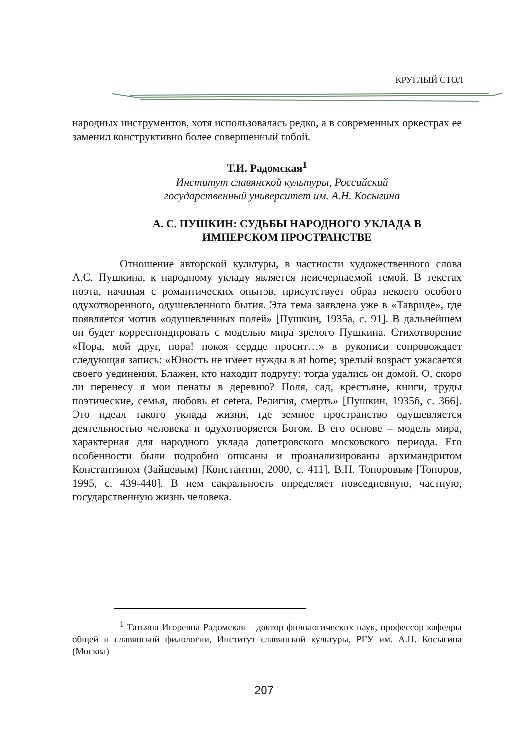КРУГЛЫЙ СТОЛ
народных инструментов, хотя использовалась редко, а в современных оркестрах ее заменил конструктивно более совершенный гобой.
Т.И. Радомская<sup>1</sup>
Институт славянской культуры, Российский
государственный университет им. А.Н. Косыгина
А. С. ПУШКИН: СУДЬБЫ НАРОДНОГО УКЛАДА В
ИМПЕРСКОМ ПРОСТРАНСТВЕ
Отношение авторской культуры, в частности художественного слова А.С. Пушкина, к народному укладу является неисчерпаемой темой. В текстах поэта, начиная с романтических опытов, присутствует образ некоего особого одухотворенного, одушевленного бытия. Эта тема заявлена уже в «Тавриде», где появляется мотив «одушевленных полей» [Пушкин, 1935а, с. 91]. В дальнейшем он будет корреспондировать с моделью мира зрелого Пушкина. Стихотворение «Пора, мой друг, пора! покоя сердце просит…» в рукописи сопровождает следующая запись: «Юность не имеет нужды в at home; зрелый возраст ужасается своего уединения. Блажен, кто находит подругу: тогда удались он домой. О, скоро ли перенесу я мои пенаты в деревню? Поля, сад, крестьяне, книги, труды поэтические, семья, любовь et cetera. Религия, смерть» [Пушкин, 1935б, с. 366]. Это идеал такого уклада жизни, где земное пространство одушевляется деятельностью человека и одухотворяется Богом. В его основе – модель мира, характерная для народного уклада допетровского московского периода. Его особенности были подробно описаны и проанализированы архимандритом Константином (Зайцевым) [Константин, 2000, с. 411], В.Н. Топоровым [Топоров, 1995, с. 439-440]. В нем сакральность определяет повседневную, частную, государственную жизнь человека.
<sup>1</sup> Татьяна Игоревна Радомская – доктор филологических наук, профессор кафедры общей и славянской филологии, Институт славянской культуры, РГУ им. А.Н. Косыгина (Москва)
207